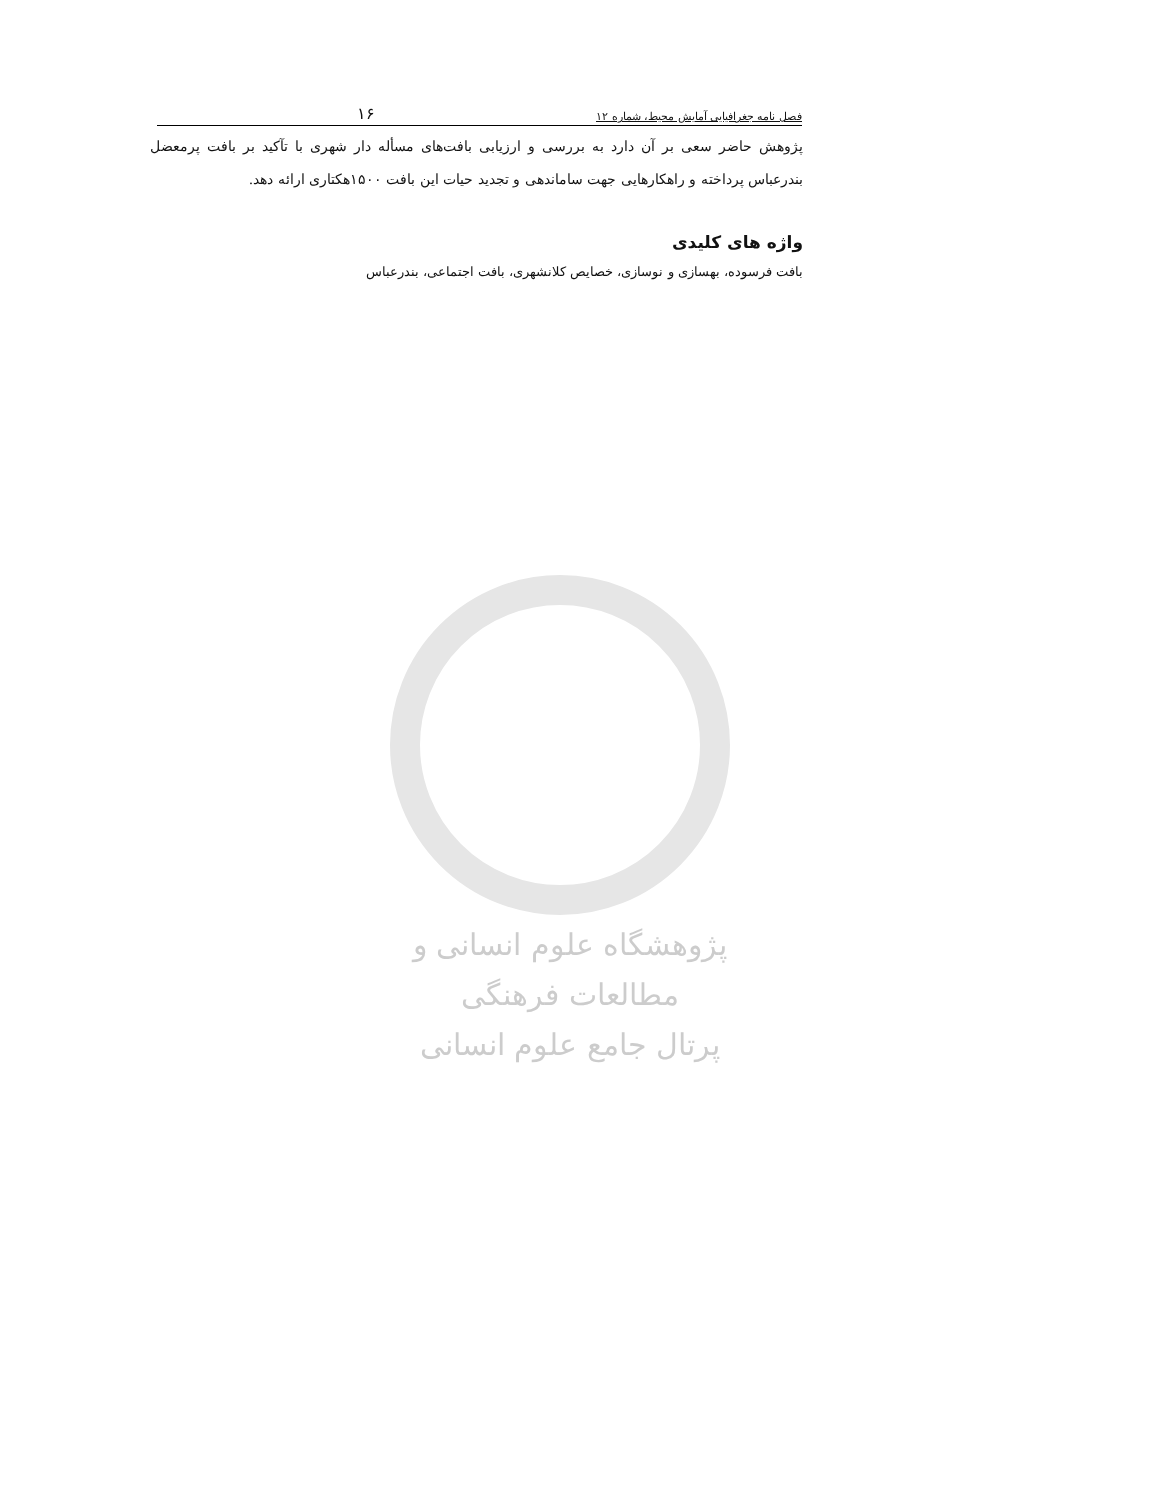فصل نامه جغرافیایی آمایش محیط، شماره ۱۲ ۱۶
پژوهش حاضر سعی بر آن دارد به بررسی و ارزیابی بافت‌های مسأله دار شهری با تآکید بر بافت پرمعضل بندرعباس پرداخته و راهکارهایی جهت ساماندهی و تجدید حیات این بافت ۱۵۰۰هکتاری ارائه دهد.
واژه های کلیدی
بافت فرسوده، بهسازی و نوسازی، خصایص کلانشهری، بافت اجتماعی، بندرعباس
پژوهشگاه علوم انسانی و مطالعات فرهنگی
پرتال جامع علوم انسانی